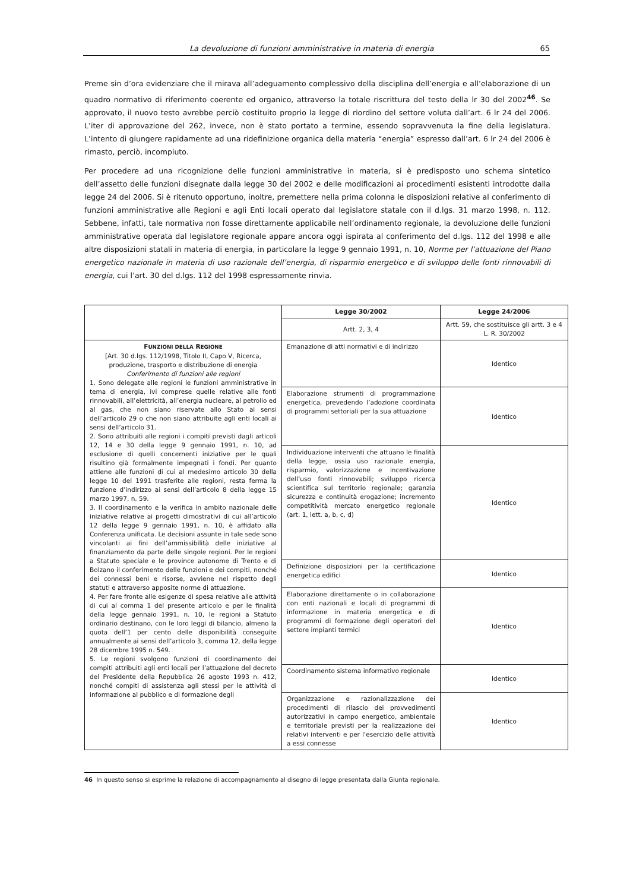La devoluzione di funzioni amministrative in materia di energia 65
Preme sin d’ora evidenziare che il mirava all’adeguamento complessivo della disciplina dell’energia e all’elaborazione di un quadro normativo di riferimento coerente ed organico, attraverso la totale riscrittura del testo della lr 30 del 2002<sup>46</sup>. Se approvato, il nuovo testo avrebbe perciò costituito proprio la legge di riordino del settore voluta dall’art. 6 lr 24 del 2006. L’iter di approvazione del 262, invece, non è stato portato a termine, essendo sopravvenuta la fine della legislatura. L’intento di giungere rapidamente ad una ridefinizione organica della materia “energia” espresso dall’art. 6 lr 24 del 2006 è rimasto, perciò, incompiuto.
Per procedere ad una ricognizione delle funzioni amministrative in materia, si è predisposto uno schema sintetico dell’assetto delle funzioni disegnate dalla legge 30 del 2002 e delle modificazioni ai procedimenti esistenti introdotte dalla legge 24 del 2006. Si è ritenuto opportuno, inoltre, premettere nella prima colonna le disposizioni relative al conferimento di funzioni amministrative alle Regioni e agli Enti locali operato dal legislatore statale con il d.lgs. 31 marzo 1998, n. 112. Sebbene, infatti, tale normativa non fosse direttamente applicabile nell’ordinamento regionale, la devoluzione delle funzioni amministrative operata dal legislatore regionale appare ancora oggi ispirata al conferimento del d.lgs. 112 del 1998 e alle altre disposizioni statali in materia di energia, in particolare la legge 9 gennaio 1991, n. 10, Norme per l’attuazione del Piano energetico nazionale in materia di uso razionale dell’energia, di risparmio energetico e di sviluppo delle fonti rinnovabili di energia, cui l’art. 30 del d.lgs. 112 del 1998 espressamente rinvia.
| | Legge 30/2002 | Legge 24/2006 |
| | Artt. 2, 3, 4 | Artt. 59, che sostituisce gli artt. 3 e 4 L. R. 30/2002 |
| F UNZIONI DELLA R EGIONE [Art. 30 d.lgs. 112/1998, Titolo II, Capo V, Ricerca, produzione, trasporto e distribuzione di energia Conferimento di funzioni alle regioni 1. Sono delegate alle regioni le funzioni amministrative in tema di energia, ivi comprese quelle relative alle fonti rinnovabili, all’elettricità, all’energia nucleare, al petrolio ed al gas, che non siano riservate allo Stato ai sensi dell’articolo 29 o che non siano attribuite agli enti locali ai sensi dell’articolo 31. 2. Sono attribuiti alle regioni i compiti previsti dagli articoli 12, 14 e 30 della legge 9 gennaio 1991, n. 10, ad esclusione di quelli concernenti iniziative per le quali risultino già formalmente impegnati i fondi. Per quanto attiene alle funzioni di cui al medesimo articolo 30 della legge 10 del 1991 trasferite alle regioni, resta ferma la funzione d’indirizzo ai sensi dell’articolo 8 della legge 15 marzo 1997, n. 59. 3. Il coordinamento e la verifica in ambito nazionale delle iniziative relative ai progetti dimostrativi di cui all’articolo 12 della legge 9 gennaio 1991, n. 10, è affidato alla Conferenza unificata. Le decisioni assunte in tale sede sono vincolanti ai fini dell’ammissibilità delle iniziative al finanziamento da parte delle singole regioni. Per le regioni a Statuto speciale e le province autonome di Trento e di Bolzano il conferimento delle funzioni e dei compiti, nonché dei connessi beni e risorse, avviene nel rispetto degli statuti e attraverso apposite norme di attuazione. 4. Per fare fronte alle esigenze di spesa relative alle attività di cui al comma 1 del presente articolo e per le finalità della legge gennaio 1991, n. 10, le regioni a Statuto ordinario destinano, con le loro leggi di bilancio, almeno la quota dell’1 per cento delle disponibilità conseguite annualmente ai sensi dell’articolo 3, comma 12, della legge 28 dicembre 1995 n. 549. 5. Le regioni svolgono funzioni di coordinamento dei compiti attribuiti agli enti locali per l’attuazione del decreto del Presidente della Repubblica 26 agosto 1993 n. 412, nonché compiti di assistenza agli stessi per le attività di informazione al pubblico e di formazione degli | Emanazione di atti normativi e di indirizzo | Identico |
| | Elaborazione strumenti di programmazione energetica, prevedendo l’adozione coordinata di programmi settoriali per la sua attuazione | Identico |
| | Individuazione interventi che attuano le finalità della legge, ossia uso razionale energia, risparmio, valorizzazione e incentivazione dell’uso fonti rinnovabili; sviluppo ricerca scientifica sul territorio regionale; garanzia sicurezza e continuità erogazione; incremento competitività mercato energetico regionale (art. 1, lett. a, b, c, d) | Identico |
| | Definizione disposizioni per la certificazione energetica edifici | Identico |
| | Elaborazione direttamente o in collaborazione con enti nazionali e locali di programmi di informazione in materia energetica e di programmi di formazione degli operatori del settore impianti termici | Identico |
| | Coordinamento sistema informativo regionale | Identico |
| | Organizzazione e razionalizzazione dei procedimenti di rilascio dei provvedimenti autorizzativi in campo energetico, ambientale e territoriale previsti per la realizzazione dei relativi interventi e per l’esercizio delle attività a essi connesse | Identico |
46 In questo senso si esprime la relazione di accompagnamento al disegno di legge presentata dalla Giunta regionale.